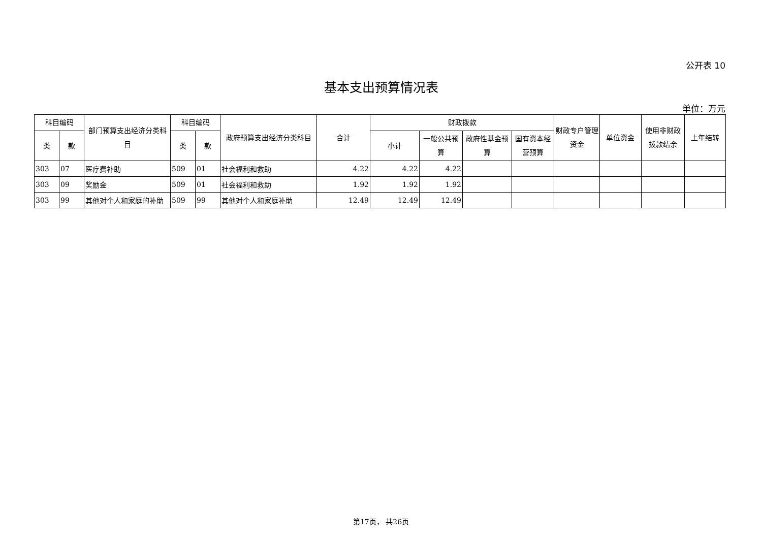公开表 10
基本支出预算情况表
单位：万元
| 科目编码 | | 部门预算支出经济分类科目 | 科目编码 | | 政府预算支出经济分类科目 | 合计 | 财政拨款 | | | | 财政专户管理资金 | 单位资金 | 使用非财政拨款结余 | 上年结转 |
| --- | --- | --- | --- | --- | --- | --- | --- | --- | --- | --- | --- | --- | --- | --- |
| 类 | 款 | | 类 | 款 | | | 小计 | 一般公共预算 | 政府性基金预算 | 国有资本经营预算 | | | | |
| 303 | 07 | 医疗费补助 | 509 | 01 | 社会福利和救助 | 4.22 | 4.22 | 4.22 | | | | | | |
| 303 | 09 | 奖励金 | 509 | 01 | 社会福利和救助 | 1.92 | 1.92 | 1.92 | | | | | | |
| 303 | 99 | 其他对个人和家庭的补助 | 509 | 99 | 其他对个人和家庭补助 | 12.49 | 12.49 | 12.49 | | | | | | |
第17页， 共26页